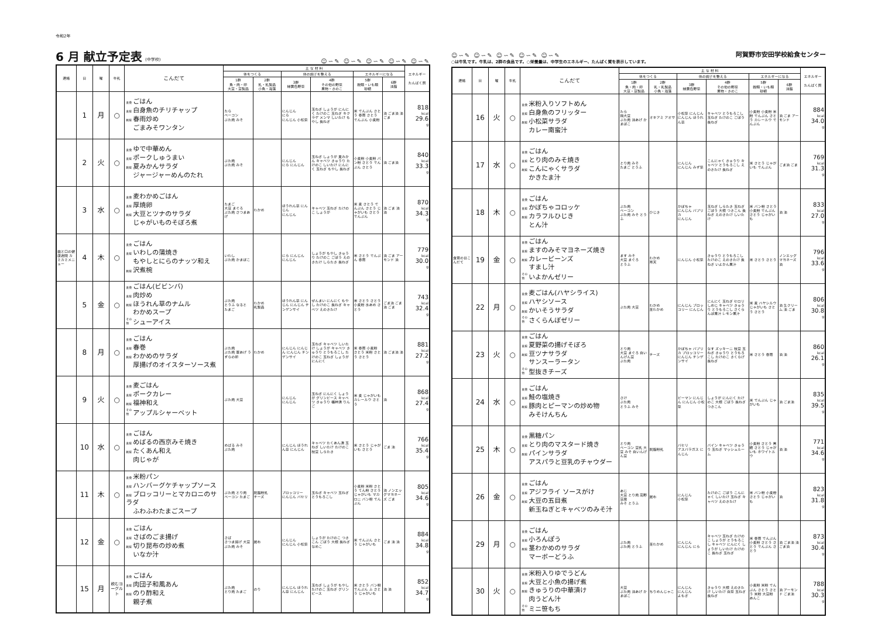令和2年
6 月 献立予定表 (中学校)
☺∽✎ ☺∽✎ ☺∽✎ ☺∽✎ ☺∽✎
| 連絡 | 日 | 曜 | 牛乳 | こんだて | 主 な 材 料 | | | | | | エネルギー たんぱく質 |
| --- | --- | --- | --- | --- | --- | --- | --- | --- | --- | --- | --- |
| | | | | | 体をつくる | | 体の調子を整える | | エネルギーになる | | |
| | | | | | 1群 魚・肉・卵 大豆・豆製品 | 2群 乳・乳製品 小魚・海藻 | 3群 緑黄色野菜 | 4群 その他の野菜 果物・きのこ | 5群 穀類・いも類 砂糖 | 6群 油脂 | |
| | 1 | 月 | ○ | 主食 ごはん 主菜 白身魚のチリチャップ 副菜 春雨炒め ごまみそワンタン | たら ベーコン ぶた肉 みそ | | にんじん にら にんじん 小松菜 | 玉ねぎ しょうが にんにく たけのこ 玉ねぎ キクラゲ メンマ しいたけ もやし 長ねぎ | 米 でんぷん さとう 春雨 さとう でんぷん 小麦粉 | 油 ごま油 油 ごま | 818 kcal 29.6 g |
| | 2 | 火 | ○ | 主食 ゆで中華めん 主菜 ポークしゅうまい 副菜 夏みかんサラダ ジャージャーめんのたれ | ぶた肉 ぶた肉 みそ | | にんじん にら にんじん | 玉ねぎ しょうが 夏みかん キャベツ きゅうり たけのこ しいたけ にんにく 玉ねぎ もやし 長ねぎ | 小麦粉 小麦粉 パン粉 さとう でんぷん さとう | 油 ごま油 | 840 kcal 33.3 g |
| | 3 | 水 | ○ | 主食 麦わかめごはん 主菜 厚焼卵 副菜 大豆とツナのサラダ じゃがいものそぼろ煮 | たまご 大豆 まぐろ ぶた肉 さつまあげ | わかめ | ほうれん草 にんじん にんじん | キャベツ 玉ねぎ たけのこ しょうが | 米 麦 さとう でんぷん さとう じゃがいも さとう でんぷん | 油 ごま 油 油 | 870 kcal 34.3 g |
| 歯と口の健康週間 カミカミメニュー | 4 | 木 | ○ | 主食 ごはん 主菜 いわしの蒲焼き もやしとにらのナッツ和え 副菜 沢煮椀 | いわし ぶた肉 かまぼこ | | にら にんじん にんじん | しょうが もやし きゅうり たけのこ ごぼう えのきたけ しらたき 長ねぎ | 米 さとう でんぷん 春雨 | 油 ごま アーモンド 油 | 779 kcal 30.0 g |
| | 5 | 金 | ○ | 主食 ごはん(ビビンバ) 主菜 肉炒め 副菜 ほうれん草のナムル わかめスープ その他 シューアイス | ぶた肉 とうふ なると たまご | わかめ 乳製品 | ほうれん草 にんじん にんじん チンゲンサイ | ぜんまい にんにく もやし たけのこ 長ねぎ キャベツ えのきたけ | 米 さとう さとう 小麦粉 水あめ さとう | ごま油 ごま油 ごま | 743 kcal 32.4 g |
| | 8 | 月 | ○ | 主食 ごはん 主菜 春巻 副菜 わかめのサラダ 厚揚げのオイスターソース煮 | ぶた肉 ぶた肉 厚あげ うずらの卵 | わかめ | にんじん にんじん にんじん チンゲンサイ | 玉ねぎ キャベツ しいたけ しょうが キャベツ きゅうり とうもろこし たけのこ 玉ねぎ しょうが にんにく | 米 春雨 小麦粉 さとう 米粉 さとう さとう | 油 ごま油 油 | 881 kcal 27.2 g |
| | 9 | 火 | ○ | 主食 麦ごはん 主菜 ポークカレー 副菜 福神和え その他 アップルシャーベット | ぶた肉 大豆 | | にんじん にんじん | 玉ねぎ にんにく しょうが グリンピース キャベツ きゅうり 福神漬 りんご | 米 麦 じゃがいも カレールウ さとう | 油 | 868 kcal 27.4 g |
| | 10 | 水 | ○ | 主食 ごはん 主菜 めばるの西京みそ焼き 副菜 たくあん和え 肉じゃが | めばる みそ ぶた肉 | | にんじん ほうれん草 にんじん | キャベツ たくあん漬 玉ねぎ しいたけ たけのこ 枝豆 しらたき | 米 さとう じゃがいも さとう | ごま 油 | 766 kcal 35.4 g |
| | 11 | 木 | ○ | 主食 米粉パン 主菜 ハンバーグケチャップソース 副菜 ブロッコリーとマカロニのサラダ ふわふわたまごスープ | ぶた肉 とり肉 ベーコン たまご | 脱脂粉乳 チーズ | ブロッコリー にんじん パセリ | 玉ねぎ キャベツ 玉ねぎ とうもろこし | 小麦粉 米粉 さとう てん粉 さとう じゃがいも マカロニ パン粉 でんぷん | 油 ノンエッグマヨネーズ ごま | 805 kcal 34.6 g |
| | 12 | 金 | ○ | 主食 ごはん 主菜 さばのごま揚げ 副菜 切り昆布の炒め煮 いなか汁 | さば さつま揚げ 大豆 ぶた肉 みそ | 昆布 | にんじん にんじん 小松菜 | しょうが たけのこ つきこん ごぼう 大根 長ねぎ なめこ | 米 でんぷん さとう じゃがいも | ごま 油 油 | 884 kcal 34.8 g |
| | 15 | 月 | 飲むヨーグルト | 主食 ごはん 主菜 肉団子和風あん 副菜 のり酢和え 親子煮 | ぶた肉 とり肉 たまご | のり | にんじん ほうれん草 にんじん | 玉ねぎ しょうが もやし たけのこ 玉ねぎ グリンピース | 米 さとう パン粉 でんぷん ふ さとう じゃがいも | 油 油 | 852 kcal 34.7 g |
☺∽✎ ☺∽✎ ☺∽✎ ☺∽✎ ☺∽✎
阿賀野市安田学校給食センター
○は牛乳です。牛乳は、2群の食品です。○栄養量は、中学生のエネルギー、たんぱく質を表示しています。
| 連絡 | 日 | 曜 | 牛乳 | こんだて | 主 な 材 料 | | | | | | エネルギー たんぱく質 |
| --- | --- | --- | --- | --- | --- | --- | --- | --- | --- | --- | --- |
| | | | | | 体をつくる | | 体の調子を整える | | エネルギーになる | | |
| | | | | | 1群 魚・肉・卵 大豆・豆製品 | 2群 乳・乳製品 小魚・海藻 | 3群 緑黄色野菜 | 4群 その他の野菜 果物・きのこ | 5群 穀類・いも類 砂糖 | 6群 油脂 | |
| | 16 | 火 | ○ | 主食 米粉入りソフトめん 主菜 白身魚のフリッター 副菜 小松菜サラダ カレー南蛮汁 | たら 鶏大豆 ぶた肉 油あげ かまぼこ | オキアミ アオサ | 小松菜 にんじん にんじん ほうれん草 | キャベツ とうもろこし 玉ねぎ たけのこ ごぼう 長ねぎ | 小麦粉 小麦粉 米粉 でんぷん さとう カレールウ でんぷん | 油 ごま アーモンド | 884 kcal 34.0 g |
| | 17 | 水 | ○ | 主食 ごはん 主菜 とり肉のみそ焼き 副菜 こんにゃくサラダ かきたま汁 | とり肉 みそ たまご とうふ | | にんじん にんじん みず菜 | こんにゃく きゅうり キャベツ とうもろこし えのきたけ 長ねぎ | 米 さとう じゃがいも でんぷん | ごま油 ごま | 769 kcal 31.3 g |
| | 18 | 木 | ○ | 主食 ごはん 主菜 かぼちゃコロッケ 副菜 カラフルひじき とん汁 | ぶた肉 ベーコン ぶた肉 みそ とうふ | ひじき | かぼちゃ にんじん パプリカ にんじん | 玉ねぎ しらたき 玉ねぎ ごぼう 大根 つきこん 長ねぎ えのきたけ しいたけ | 米 パン粉 さとう 小麦粉 でんぷん さとう じゃがいも | 油 油 | 833 kcal 27.0 g |
| 食育の日こんだて | 19 | 金 | ○ | 主食 ごはん 主菜 ますのみそマヨネーズ焼き 副菜 カレービーンズ すまし汁 その他 いよかんゼリー | ます みそ 大豆 まぐろ とうふ | わかめ 寒天 | にんじん 小松菜 | きゅうり とうもろこし たけのこ えのきたけ 長ねぎ いよかん果汁 | 米 さとう さとう | ノンエッグマヨネーズ 油 | 796 kcal 33.6 g |
| | 22 | 月 | ○ | 主食 麦ごはん(ハヤシライス) 主菜 ハヤシソース 副菜 かいそうサラダ その他 さくらんぼゼリー | ぶた肉 大豆 | わかめ 茎わかめ | にんじん ブロッコリー にんじん | にんにく 玉ねぎ セロリ しめじ キャベツ きゅうり とうもろこし さくらんぼ果汁 レモン果汁 | 米 麦 ハヤシルウ じゃがいも さとう さとう | 油 生クリーム 油 ごま | 806 kcal 30.8 g |
| | 23 | 火 | ○ | 主食 ごはん 主菜 夏野菜の揚げそぼろ 副菜 豆ツナサラダ サンスーラータン その他 型抜きチーズ | とり肉 大豆 まぐろ 白いんげん豆 ぶた肉 | チーズ | かぼちゃ パプリカ ブロッコリー にんじん チンゲンサイ | なす ズッキーニ 枝豆 玉ねぎ きゅうり とうもろこし たけのこ きくらげ 長ねぎ | 米 さとう 春雨 | 油 油 | 860 kcal 26.1 g |
| | 24 | 水 | ○ | 主食 ごはん 主菜 鮭の塩焼き 副菜 豚肉とピーマンの炒め物 みそけんちん | さけ ぶた肉 とうふ みそ | | ピーマン にんじん にんじん 小松菜 | しょうが にんにく たけのこ 大根 ごぼう 長ねぎ つきこん | 米 でんぷん じゃがいも | 油 ごま油 | 835 kcal 39.5 g |
| | 25 | 木 | ○ | 主食 黒糖パン 主菜 とり肉のマスタード焼き 副菜 パインサラダ アスパラと豆乳のチャウダー | とり肉 ベーコン 豆乳 大豆 みそ 白いんげん豆 | 脱脂粉乳 | パセリ アスパラガス にんじん | パイン キャベツ きゅうり 玉ねぎ マッシュルーム | 小麦粉 さとう 黒糖 さとう じゃがいも ホワイトルウ | 油 油 | 771 kcal 34.6 g |
| | 26 | 金 | ○ | 主食 ごはん 主菜 アジフライ ソースがけ 副菜 大豆の五目煮 新玉ねぎとキャベツのみそ汁 | あじ 大豆 とり肉 高野豆腐 みそ とうふ | 昆布 | にんじん 小松菜 | たけのこ ごぼう こんにゃく しいたけ 玉ねぎ キャベツ えのきたけ | 米 パン粉 小麦粉 さとう じゃがいも | 油 | 823 kcal 31.8 g |
| | 29 | 月 | ○ | 主食 ごはん 主菜 小ろんぽう 副菜 茎わかめのサラダ マーボーどうふ | ぶた肉 ぶた肉 とうふ | 茎わかめ | にんじん にんじん にら | キャベツ 玉ねぎ たけのこ しょうが とうもろこし キャベツ にんにく しょうが しいたけ たけのこ 長ねぎ 玉ねぎ | 米 春雨 でんぷん 小麦粉 さとう さとう でんぷん さとう | 油 ごま油 油 ごま油 | 873 kcal 30.4 g |
| | 30 | 火 | ○ | 主食 米粉入りゆでうどん 主菜 大豆と小魚の揚げ煮 副菜 きゅうりの中華漬け 肉うどん汁 その他 ミニ笹もち | 大豆 ぶた肉 油あげ かまぼこ | ちりめんじゃこ | にんじん にんじん よもぎ | きゅうり 大根 えのきたけ しいたけ 白菜 玉ねぎ 長ねぎ | 小麦粉 米粉 でんぷん さとう さとう 米粉 大豆粉 あんこ | 油 アーモンド ごま油 | 788 kcal 30.3 g |